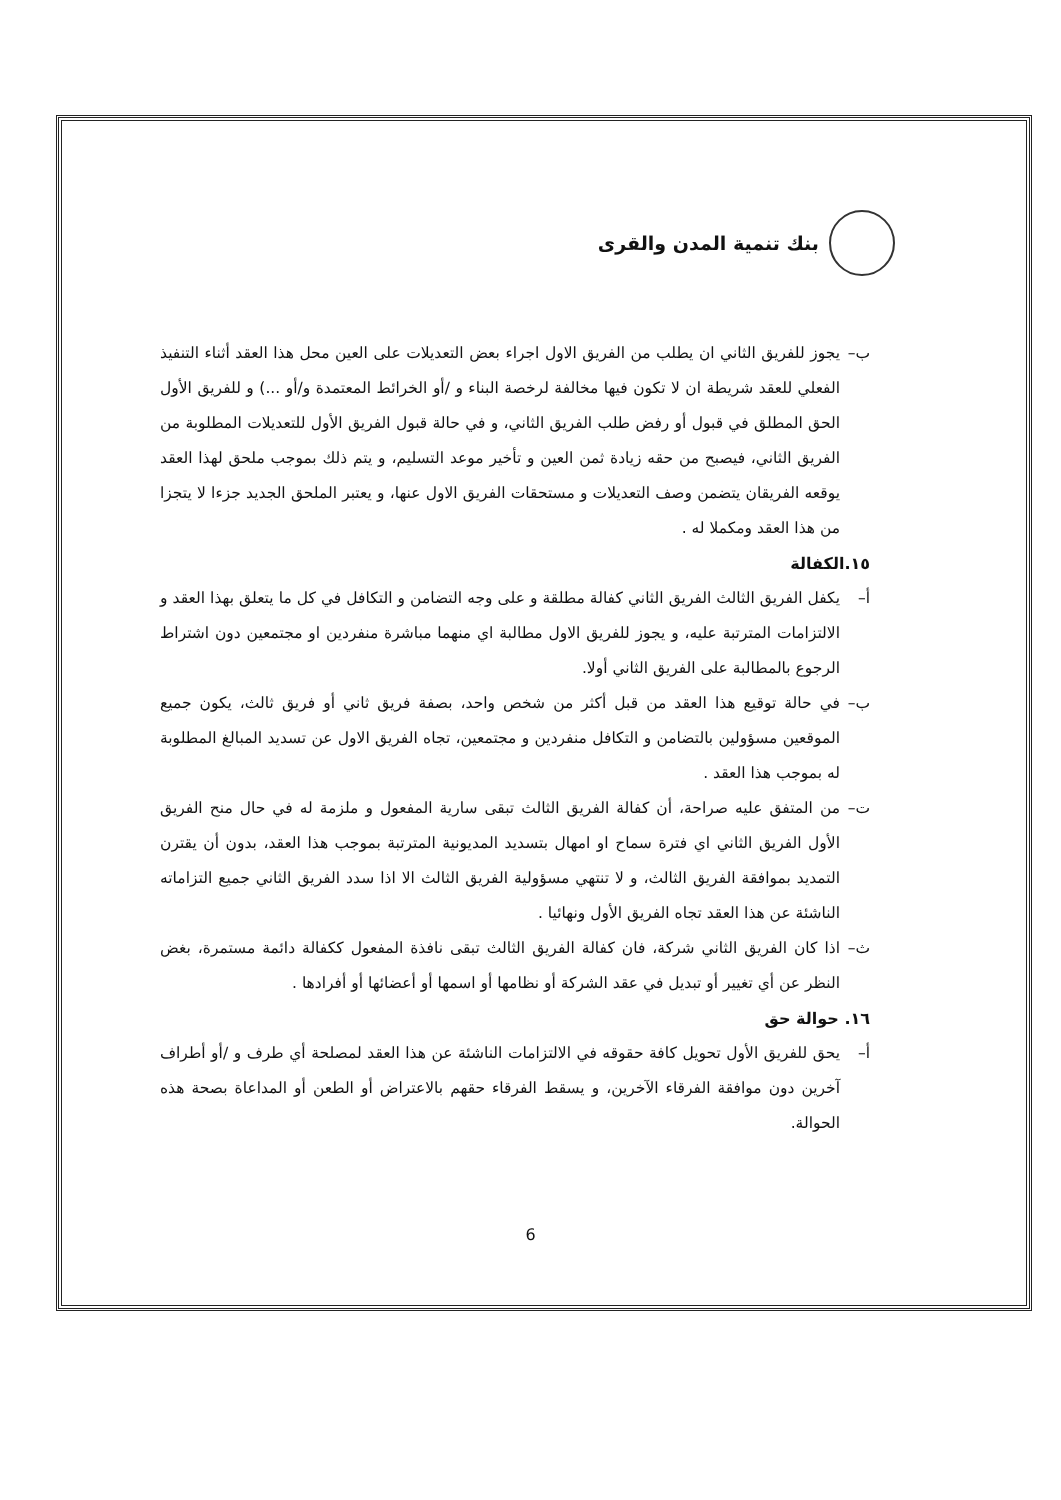بنك تنمية المدن والقرى
ب– يجوز للفريق الثاني ان يطلب من الفريق الاول اجراء بعض التعديلات على العين محل هذا العقد أثناء التنفيذ الفعلي للعقد شريطة ان لا تكون فيها مخالفة لرخصة البناء و /أو الخرائط المعتمدة و/أو ...) و للفريق الأول الحق المطلق في قبول أو رفض طلب الفريق الثاني، و في حالة قبول الفريق الأول للتعديلات المطلوبة من الفريق الثاني، فيصبح من حقه زيادة ثمن العين و تأخير موعد التسليم، و يتم ذلك بموجب ملحق لهذا العقد يوقعه الفريقان يتضمن وصف التعديلات و مستحقات الفريق الاول عنها، و يعتبر الملحق الجديد جزءا لا يتجزا من هذا العقد ومكملا له .
١٥.الكفالة
أ– يكفل الفريق الثالث الفريق الثاني كفالة مطلقة و على وجه التضامن و التكافل في كل ما يتعلق بهذا العقد و الالتزامات المترتبة عليه، و يجوز للفريق الاول مطالبة اي منهما مباشرة منفردين او مجتمعين دون اشتراط الرجوع بالمطالبة على الفريق الثاني أولا.
ب– في حالة توقيع هذا العقد من قبل أكثر من شخص واحد، بصفة فريق ثاني أو فريق ثالث، يكون جميع الموقعين مسؤولين بالتضامن و التكافل منفردين و مجتمعين، تجاه الفريق الاول عن تسديد المبالغ المطلوبة له بموجب هذا العقد .
ت– من المتفق عليه صراحة، أن كفالة الفريق الثالث تبقى سارية المفعول و ملزمة له في حال منح الفريق الأول الفريق الثاني اي فترة سماح او امهال بتسديد المديونية المترتبة بموجب هذا العقد، بدون أن يقترن التمديد بموافقة الفريق الثالث، و لا تنتهي مسؤولية الفريق الثالث الا اذا سدد الفريق الثاني جميع التزاماته الناشئة عن هذا العقد تجاه الفريق الأول ونهائيا .
ث– اذا كان الفريق الثاني شركة، فان كفالة الفريق الثالث تبقى نافذة المفعول ككفالة دائمة مستمرة، بغض النظر عن أي تغيير أو تبديل في عقد الشركة أو نظامها أو اسمها أو أعضائها أو أفرادها .
١٦. حوالة حق
أ– يحق للفريق الأول تحويل كافة حقوقه في الالتزامات الناشئة عن هذا العقد لمصلحة أي طرف و /أو أطراف آخرين دون موافقة الفرقاء الآخرين، و يسقط الفرقاء حقهم بالاعتراض أو الطعن أو المداعاة بصحة هذه الحوالة.
6